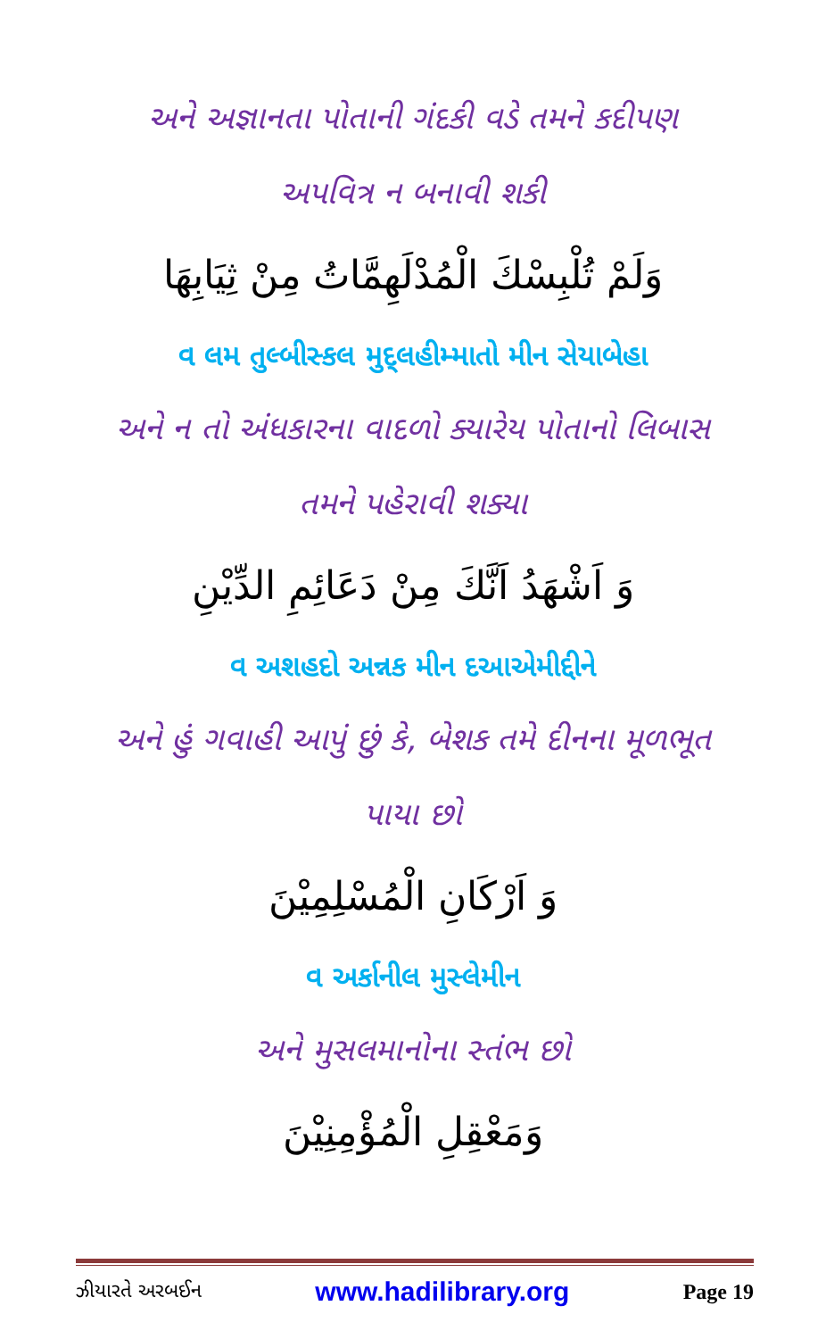અને અજ્ઞાનતા પોતાની ગંદકી વડે તમને કદીપણ અપવિત્ર ન બનાવી શકી
وَلَمْ تُلْبِسْكَ الْمُدْلَهِمَّاتُ مِنْ ثِيَابِهَا
વ લમ તુલ્બીસ્કલ મુદ્લહીમ્માતો મીન સેયાબેહા
અને ન તો અંધકારના વાદળો ક્યારેય પોતાનો લિબાસ તમને પહેરાવી શક્યા
وَ اَشْهَدُ اَنَّكَ مِنْ دَعَائِمِ الدِّيْنِ
વ અશહદો અન્નક મીન દઆએમીદ્દીને
અને હું ગવાહી આપું છું કે, બેશક તમે દીનના મૂળભૂત પાયા છો
وَ اَرْكَانِ الْمُسْلِمِيْنَ
વ અર્કાનીલ મુસ્લેમીન
અને મુસલમાનોના સ્તંભ છો
وَمَعْقِلِ الْمُؤْمِنِيْنَ
ઝીયારતે અરબઈન www.hadilibrary.org Page 19